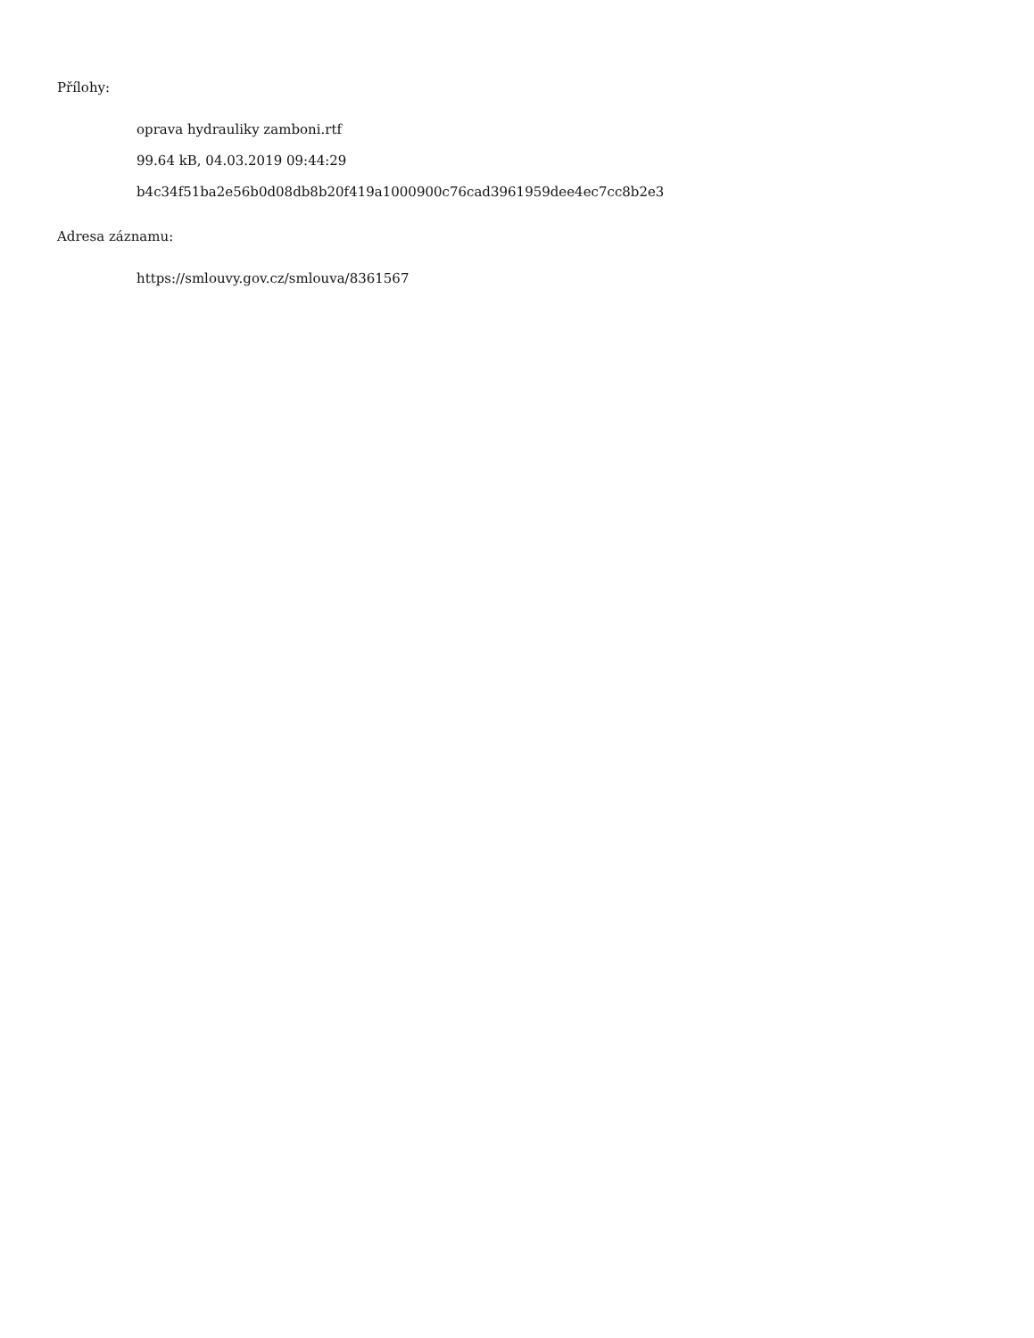Přílohy:
oprava hydrauliky zamboni.rtf
99.64 kB, 04.03.2019 09:44:29
b4c34f51ba2e56b0d08db8b20f419a1000900c76cad3961959dee4ec7cc8b2e3
Adresa záznamu:
https://smlouvy.gov.cz/smlouva/8361567